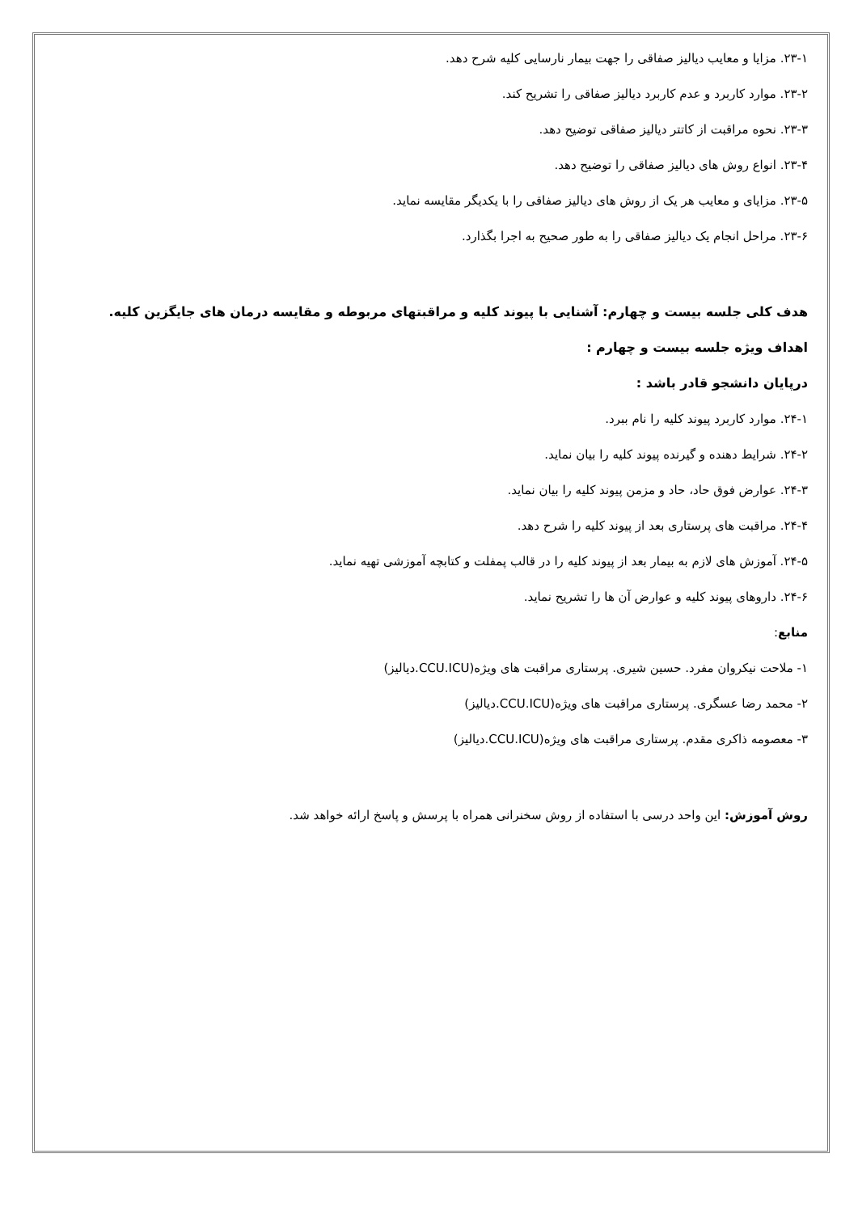۲۳-۱. مزایا و معایب دیالیز صفاقی را جهت بیمار نارسایی کلیه شرح دهد.
۲۳-۲. موارد کاربرد و عدم کاربرد دیالیز صفاقی را تشریح کند.
۲۳-۳. نحوه مراقبت از کاتتر دیالیز صفاقی توضیح دهد.
۲۳-۴. انواع روش های دیالیز صفاقی را توضیح دهد.
۲۳-۵. مزایای و معایب هر یک از روش های دیالیز صفاقی را با یکدیگر مقایسه نماید.
۲۳-۶. مراحل انجام یک دیالیز صفاقی را به طور صحیح به اجرا بگذارد.
هدف کلی جلسه بیست و چهارم: آشنایی با پیوند کلیه و مراقبتهای مربوطه و مقایسه درمان های جایگزین کلیه.
اهداف ویژه جلسه بیست و چهارم :
درپایان دانشجو قادر باشد :
۲۴-۱. موارد کاربرد پیوند کلیه را نام ببرد.
۲۴-۲. شرایط دهنده و گیرنده پیوند کلیه را بیان نماید.
۲۴-۳. عوارض فوق حاد، حاد و مزمن پیوند کلیه را بیان نماید.
۲۴-۴. مراقبت های پرستاری بعد از پیوند کلیه را شرح دهد.
۲۴-۵. آموزش های لازم به بیمار بعد از پیوند کلیه را در قالب پمفلت و کتابچه آموزشی تهیه نماید.
۲۴-۶. داروهای پیوند کلیه و عوارض آن ها را تشریح نماید.
منابع:
۱- ملاحت نیکروان مفرد. حسین شیری. پرستاری مراقبت های ویژه(CCU.ICU.دیالیز)
۲- محمد رضا عسگری. پرستاری مراقبت های ویژه(CCU.ICU.دیالیز)
۳- معصومه ذاکری مقدم. پرستاری مراقبت های ویژه(CCU.ICU.دیالیز)
روش آموزش: این واحد درسی با استفاده از روش سخنرانی همراه با پرسش و پاسخ ارائه خواهد شد.